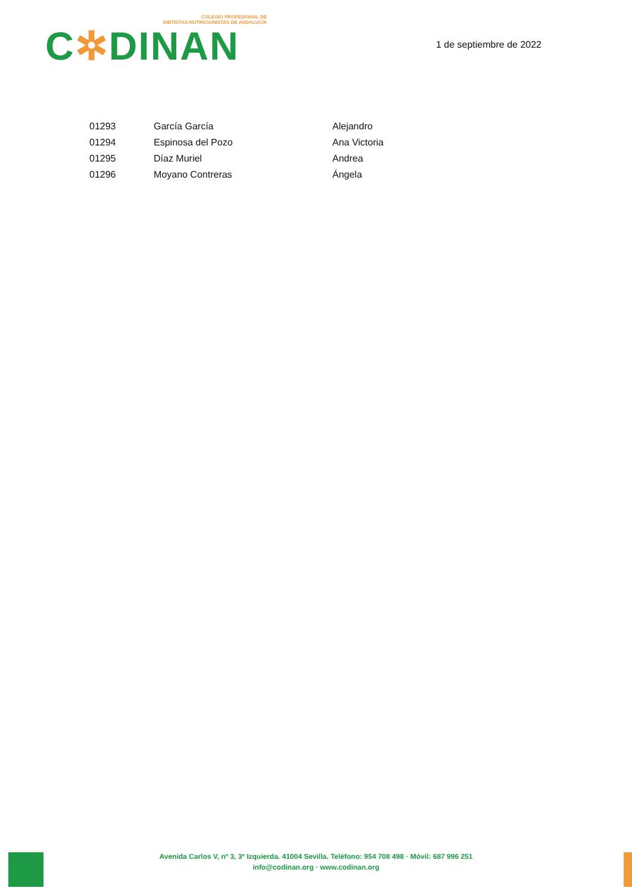COLEGIO PROFESIONAL DE
DIETISTAS-NUTRICIONISTAS DE ANDALUCÍA
C✲DINAN
1 de septiembre de 2022
| 01293 | García García | Alejandro |
| 01294 | Espinosa del Pozo | Ana Victoria |
| 01295 | Díaz Muriel | Andrea |
| 01296 | Moyano Contreras | Ángela |
Avenida Carlos V, nº 3, 3º Izquierda. 41004 Sevilla. Teléfono: 954 708 498 · Móvil: 687 996 251
info@codinan.org · www.codinan.org